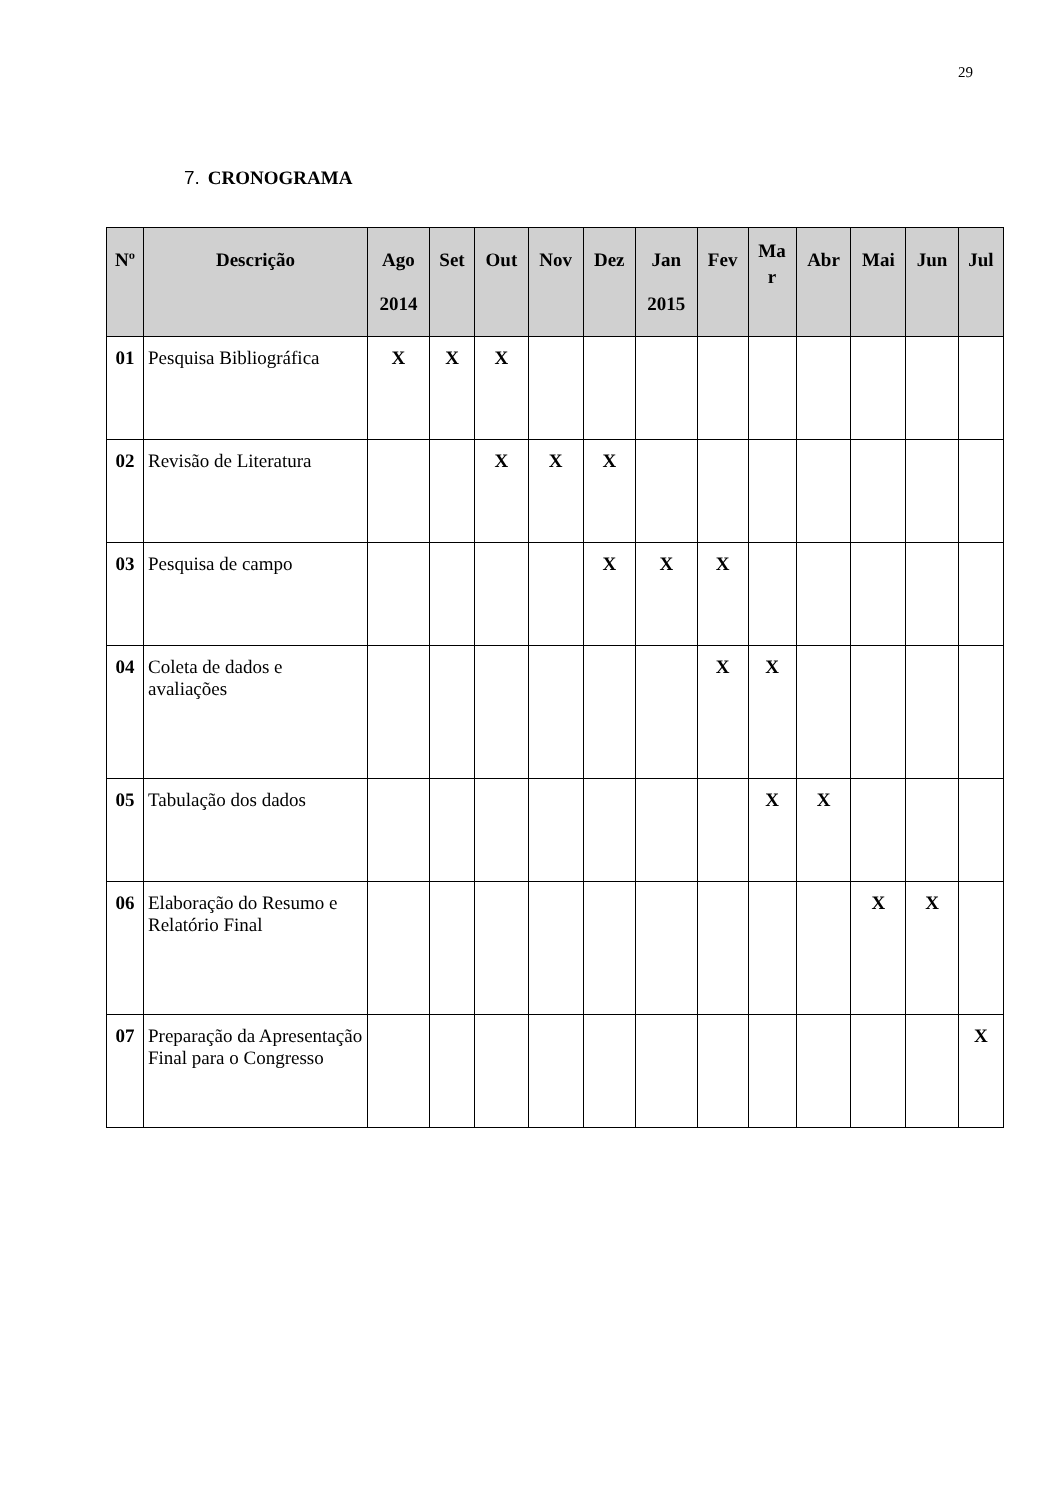29
7. CRONOGRAMA
| Nº | Descrição | Ago 2014 | Set | Out | Nov | Dez | Jan 2015 | Fev | Ma r | Abr | Mai | Jun | Jul |
| --- | --- | --- | --- | --- | --- | --- | --- | --- | --- | --- | --- | --- | --- |
| 01 | Pesquisa Bibliográfica | X | X | X | | | | | | | | | |
| 02 | Revisão de Literatura | | | X | X | X | | | | | | | |
| 03 | Pesquisa de campo | | | | | X | X | X | | | | | |
| 04 | Coleta de dados e avaliações | | | | | | | X | X | | | | |
| 05 | Tabulação dos dados | | | | | | | | X | X | | | |
| 06 | Elaboração do Resumo e Relatório Final | | | | | | | | | | X | X | |
| 07 | Preparação da Apresentação Final para o Congresso | | | | | | | | | | | | X |